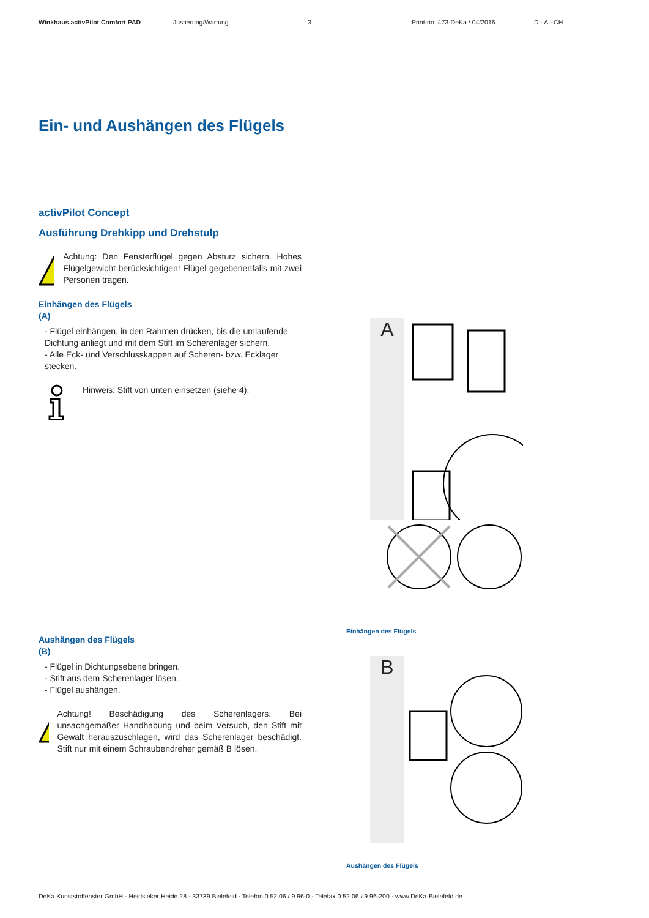Winkhaus activPilot Comfort PAD Justierung/Wartung 3 Print-no. 473-DeKa / 04/2016 D - A - CH
Ein- und Aushängen des Flügels
activPilot Concept
Ausführung Drehkipp und Drehstulp
!
Achtung: Den Fensterflügel gegen Absturz sichern. Hohes Flügelgewicht berücksichtigen! Flügel gegebenenfalls mit zwei Personen tragen.
Einhängen des Flügels
(A)
- Flügel einhängen, in den Rahmen drücken, bis die umlaufende Dichtung anliegt und mit dem Stift im Scherenlager sichern.
- Alle Eck- und Verschlusskappen auf Scheren- bzw. Ecklager stecken.
Hinweis: Stift von unten einsetzen (siehe 4).
Aushängen des Flügels
(B)
- Flügel in Dichtungsebene bringen.
- Stift aus dem Scherenlager lösen.
- Flügel aushängen.
!
Achtung! Beschädigung des Scherenlagers. Bei unsachgemäßer Handhabung und beim Versuch, den Stift mit Gewalt herauszuschlagen, wird das Scherenlager beschädigt. Stift nur mit einem Schraubendreher gemäß B lösen.
A
Einhängen des Flügels
B
Aushängen des Flügels
DeKa Kunststoffenster GmbH · Heidsieker Heide 28 · 33739 Bielefeld · Telefon 0 52 06 / 9 96-0 · Telefax 0 52 06 / 9 96-200 · www.DeKa-Bielefeld.de